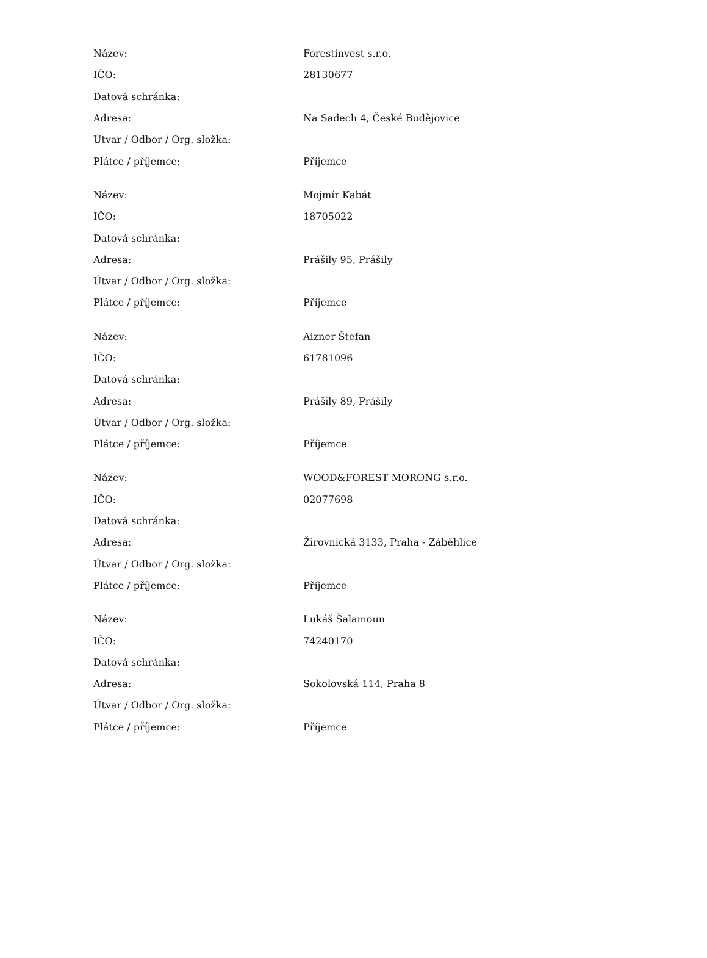| Název: | Forestinvest s.r.o. |
| IČO: | 28130677 |
| Datová schránka: | |
| Adresa: | Na Sadech 4, České Budějovice |
| Útvar / Odbor / Org. složka: | |
| Plátce / příjemce: | Příjemce |
| Název: | Mojmír Kabát |
| IČO: | 18705022 |
| Datová schránka: | |
| Adresa: | Prášily 95, Prášily |
| Útvar / Odbor / Org. složka: | |
| Plátce / příjemce: | Příjemce |
| Název: | Aizner Štefan |
| IČO: | 61781096 |
| Datová schránka: | |
| Adresa: | Prášily 89, Prášily |
| Útvar / Odbor / Org. složka: | |
| Plátce / příjemce: | Příjemce |
| Název: | WOOD&FOREST MORONG s.r.o. |
| IČO: | 02077698 |
| Datová schránka: | |
| Adresa: | Žirovnická 3133, Praha - Záběhlice |
| Útvar / Odbor / Org. složka: | |
| Plátce / příjemce: | Příjemce |
| Název: | Lukáš Šalamoun |
| IČO: | 74240170 |
| Datová schránka: | |
| Adresa: | Sokolovská 114, Praha 8 |
| Útvar / Odbor / Org. složka: | |
| Plátce / příjemce: | Příjemce |